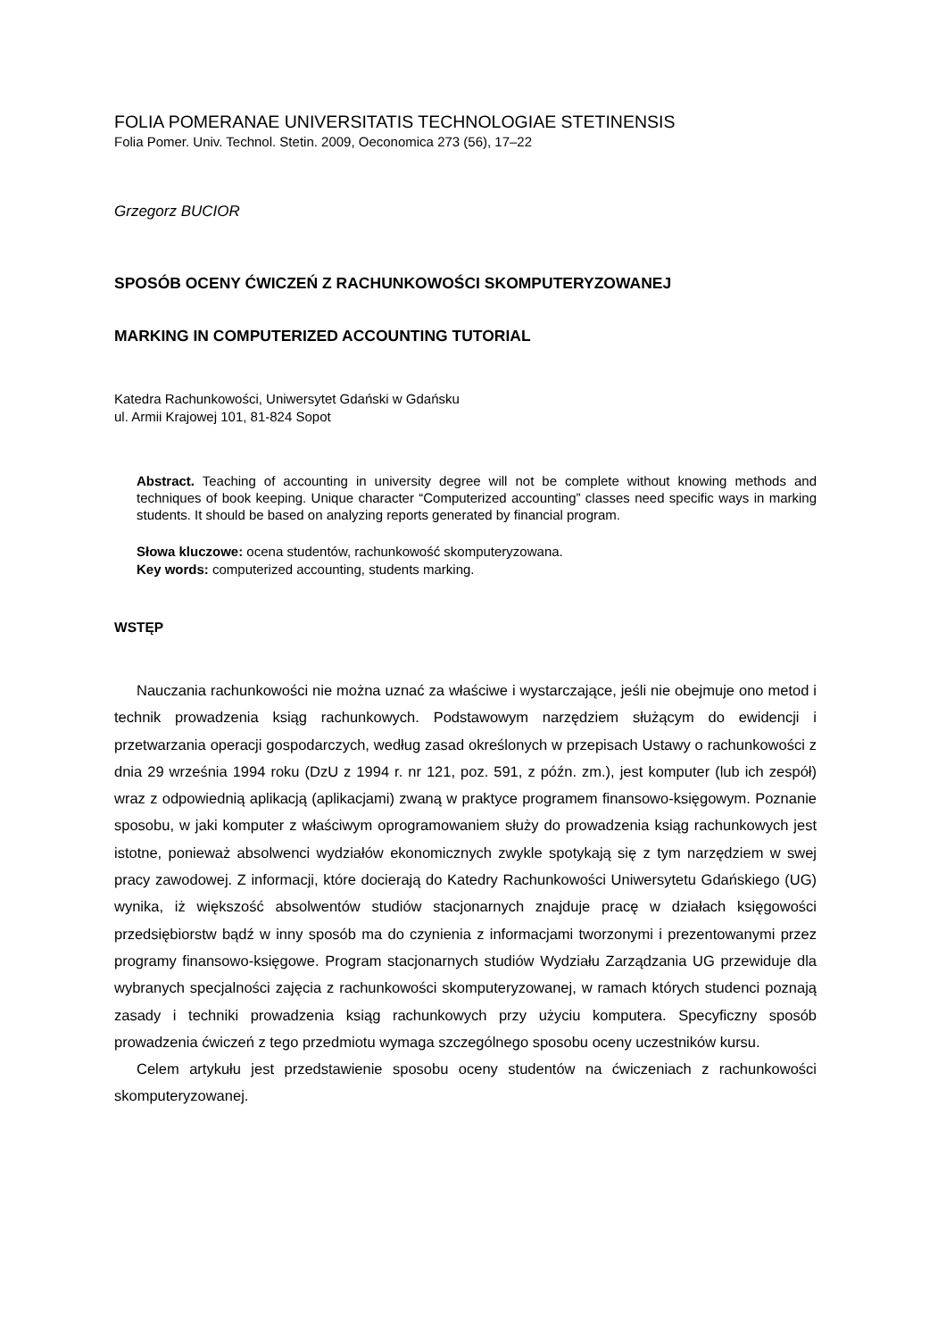FOLIA POMERANAE UNIVERSITATIS TECHNOLOGIAE STETINENSIS
Folia Pomer. Univ. Technol. Stetin. 2009, Oeconomica 273 (56), 17–22
Grzegorz BUCIOR
SPOSÓB OCENY ĆWICZEŃ Z RACHUNKOWOŚCI SKOMPUTERYZOWANEJ
MARKING IN COMPUTERIZED ACCOUNTING TUTORIAL
Katedra Rachunkowości, Uniwersytet Gdański w Gdańsku
ul. Armii Krajowej 101, 81-824 Sopot
Abstract. Teaching of accounting in university degree will not be complete without knowing methods and techniques of book keeping. Unique character “Computerized accounting” classes need specific ways in marking students. It should be based on analyzing reports generated by financial program.
Słowa kluczowe: ocena studentów, rachunkowość skomputeryzowana.
Key words: computerized accounting, students marking.
WSTĘP
Nauczania rachunkowości nie można uznać za właściwe i wystarczające, jeśli nie obejmuje ono metod i technik prowadzenia ksiąg rachunkowych. Podstawowym narzędziem służącym do ewidencji i przetwarzania operacji gospodarczych, według zasad określonych w przepisach Ustawy o rachunkowości z dnia 29 września 1994 roku (DzU z 1994 r. nr 121, poz. 591, z późn. zm.), jest komputer (lub ich zespół) wraz z odpowiednią aplikacją (aplikacjami) zwaną w praktyce programem finansowo-księgowym. Poznanie sposobu, w jaki komputer z właściwym oprogramowaniem służy do prowadzenia ksiąg rachunkowych jest istotne, ponieważ absolwenci wydziałów ekonomicznych zwykle spotykają się z tym narzędziem w swej pracy zawodowej. Z informacji, które docierają do Katedry Rachunkowości Uniwersytetu Gdańskiego (UG) wynika, iż większość absolwentów studiów stacjonarnych znajduje pracę w działach księgowości przedsiębiorstw bądź w inny sposób ma do czynienia z informacjami tworzonymi i prezentowanymi przez programy finansowo-księgowe. Program stacjonarnych studiów Wydziału Zarządzania UG przewiduje dla wybranych specjalności zajęcia z rachunkowości skomputeryzowanej, w ramach których studenci poznają zasady i techniki prowadzenia ksiąg rachunkowych przy użyciu komputera. Specyficzny sposób prowadzenia ćwiczeń z tego przedmiotu wymaga szczególnego sposobu oceny uczestników kursu.
Celem artykułu jest przedstawienie sposobu oceny studentów na ćwiczeniach z rachunkowości skomputeryzowanej.